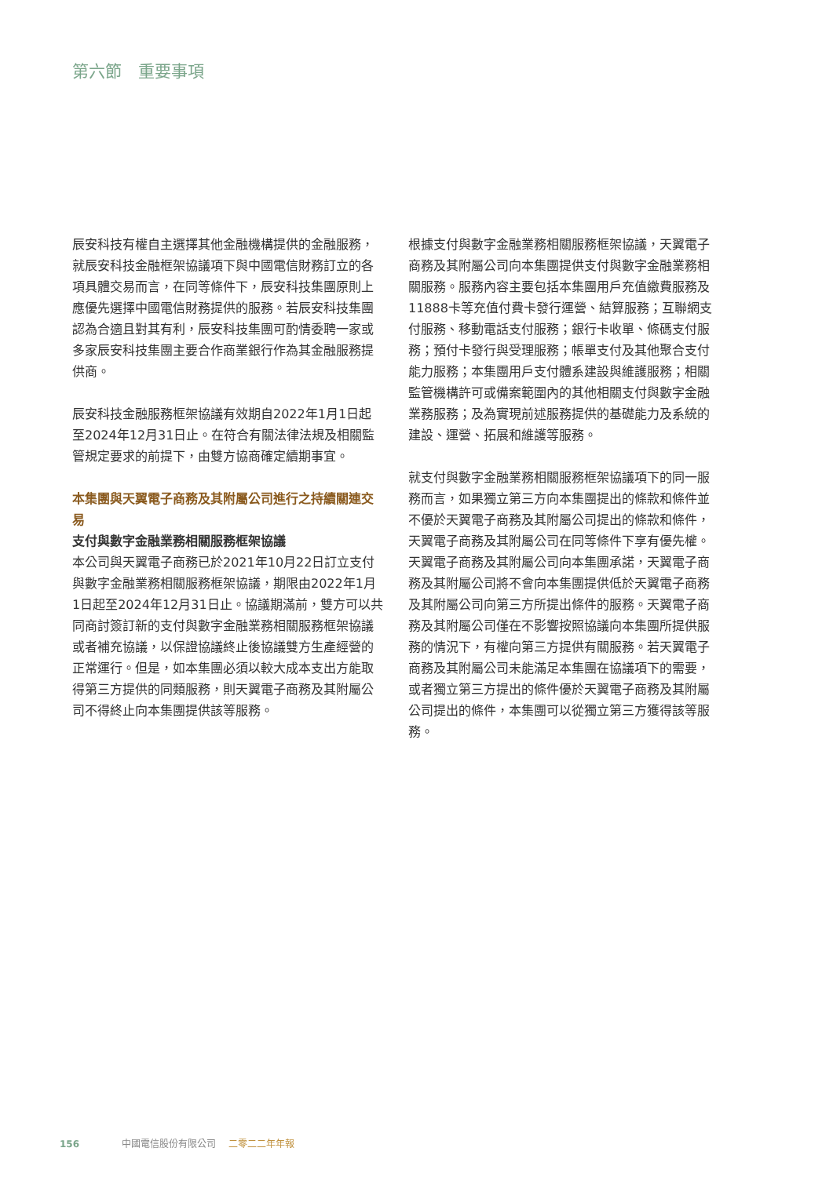第六節　重要事項
辰安科技有權自主選擇其他金融機構提供的金融服務，就辰安科技金融框架協議項下與中國電信財務訂立的各項具體交易而言，在同等條件下，辰安科技集團原則上應優先選擇中國電信財務提供的服務。若辰安科技集團認為合適且對其有利，辰安科技集團可酌情委聘一家或多家辰安科技集團主要合作商業銀行作為其金融服務提供商。
辰安科技金融服務框架協議有效期自2022年1月1日起至2024年12月31日止。在符合有關法律法規及相關監管規定要求的前提下，由雙方協商確定續期事宜。
本集團與天翼電子商務及其附屬公司進行之持續關連交易
支付與數字金融業務相關服務框架協議
本公司與天翼電子商務已於2021年10月22日訂立支付與數字金融業務相關服務框架協議，期限由2022年1月1日起至2024年12月31日止。協議期滿前，雙方可以共同商討簽訂新的支付與數字金融業務相關服務框架協議或者補充協議，以保證協議終止後協議雙方生產經營的正常運行。但是，如本集團必須以較大成本支出方能取得第三方提供的同類服務，則天翼電子商務及其附屬公司不得終止向本集團提供該等服務。
根據支付與數字金融業務相關服務框架協議，天翼電子商務及其附屬公司向本集團提供支付與數字金融業務相關服務。服務內容主要包括本集團用戶充值繳費服務及11888卡等充值付費卡發行運營、結算服務；互聯網支付服務、移動電話支付服務；銀行卡收單、條碼支付服務；預付卡發行與受理服務；帳單支付及其他聚合支付能力服務；本集團用戶支付體系建設與維護服務；相關監管機構許可或備案範圍內的其他相關支付與數字金融業務服務；及為實現前述服務提供的基礎能力及系統的建設、運營、拓展和維護等服務。
就支付與數字金融業務相關服務框架協議項下的同一服務而言，如果獨立第三方向本集團提出的條款和條件並不優於天翼電子商務及其附屬公司提出的條款和條件，天翼電子商務及其附屬公司在同等條件下享有優先權。天翼電子商務及其附屬公司向本集團承諾，天翼電子商務及其附屬公司將不會向本集團提供低於天翼電子商務及其附屬公司向第三方所提出條件的服務。天翼電子商務及其附屬公司僅在不影響按照協議向本集團所提供服務的情況下，有權向第三方提供有關服務。若天翼電子商務及其附屬公司未能滿足本集團在協議項下的需要，或者獨立第三方提出的條件優於天翼電子商務及其附屬公司提出的條件，本集團可以從獨立第三方獲得該等服務。
156 中國電信股份有限公司 二零二二年年報